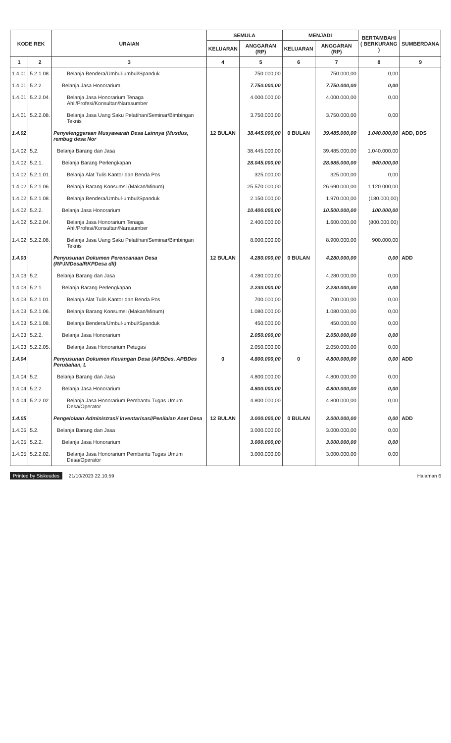| KODE REK | | URAIAN | SEMULA | | MENJADI | | BERTAMBAH/ ( BERKURANG ) | SUMBERDANA |
| --- | --- | --- | --- | --- | --- | --- | --- | --- |
| | | | KELUARAN | ANGGARAN (RP) | KELUARAN | ANGGARAN (RP) | | |
| 1 | 2 | 3 | 4 | 5 | 6 | 7 | 8 | 9 |
| 1.4.01 | 5.2.1.08. | Belanja Bendera/Umbul-umbul/Spanduk | | 750.000,00 | | 750.000,00 | 0,00 | |
| 1.4.01 | 5.2.2. | Belanja Jasa Honorarium | | 7.750.000,00 | | 7.750.000,00 | 0,00 | |
| 1.4.01 | 5.2.2.04. | Belanja Jasa Honorarium Tenaga Ahli/Profesi/Konsultan/Narasumber | | 4.000.000,00 | | 4.000.000,00 | 0,00 | |
| 1.4.01 | 5.2.2.08. | Belanja Jasa Uang Saku Pelatihan/Seminar/Bimbingan Teknis | | 3.750.000,00 | | 3.750.000,00 | 0,00 | |
| 1.4.02 | | Penyelenggaraan Musyawarah Desa Lainnya (Musdus, rembug desa Nor | 12 BULAN | 38.445.000,00 | 0 BULAN | 39.485.000,00 | 1.040.000,00 | ADD, DDS |
| 1.4.02 | 5.2. | Belanja Barang dan Jasa | | 38.445.000,00 | | 39.485.000,00 | 1.040.000,00 | |
| 1.4.02 | 5.2.1. | Belanja Barang Perlengkapan | | 28.045.000,00 | | 28.985.000,00 | 940.000,00 | |
| 1.4.02 | 5.2.1.01. | Belanja Alat Tulis Kantor dan Benda Pos | | 325.000,00 | | 325.000,00 | 0,00 | |
| 1.4.02 | 5.2.1.06. | Belanja Barang Konsumsi (Makan/Minum) | | 25.570.000,00 | | 26.690.000,00 | 1.120.000,00 | |
| 1.4.02 | 5.2.1.08. | Belanja Bendera/Umbul-umbul/Spanduk | | 2.150.000,00 | | 1.970.000,00 | (180.000,00) | |
| 1.4.02 | 5.2.2. | Belanja Jasa Honorarium | | 10.400.000,00 | | 10.500.000,00 | 100.000,00 | |
| 1.4.02 | 5.2.2.04. | Belanja Jasa Honorarium Tenaga Ahli/Profesi/Konsultan/Narasumber | | 2.400.000,00 | | 1.600.000,00 | (800.000,00) | |
| 1.4.02 | 5.2.2.08. | Belanja Jasa Uang Saku Pelatihan/Seminar/Bimbingan Teknis | | 8.000.000,00 | | 8.900.000,00 | 900.000,00 | |
| 1.4.03 | | Penyusunan Dokumen Perencanaan Desa (RPJMDesa/RKPDesa dll) | 12 BULAN | 4.280.000,00 | 0 BULAN | 4.280.000,00 | 0,00 | ADD |
| 1.4.03 | 5.2. | Belanja Barang dan Jasa | | 4.280.000,00 | | 4.280.000,00 | 0,00 | |
| 1.4.03 | 5.2.1. | Belanja Barang Perlengkapan | | 2.230.000,00 | | 2.230.000,00 | 0,00 | |
| 1.4.03 | 5.2.1.01. | Belanja Alat Tulis Kantor dan Benda Pos | | 700.000,00 | | 700.000,00 | 0,00 | |
| 1.4.03 | 5.2.1.06. | Belanja Barang Konsumsi (Makan/Minum) | | 1.080.000,00 | | 1.080.000,00 | 0,00 | |
| 1.4.03 | 5.2.1.08. | Belanja Bendera/Umbul-umbul/Spanduk | | 450.000,00 | | 450.000,00 | 0,00 | |
| 1.4.03 | 5.2.2. | Belanja Jasa Honorarium | | 2.050.000,00 | | 2.050.000,00 | 0,00 | |
| 1.4.03 | 5.2.2.05. | Belanja Jasa Honorarium Petugas | | 2.050.000,00 | | 2.050.000,00 | 0,00 | |
| 1.4.04 | | Penyusunan Dokumen Keuangan Desa (APBDes, APBDes Perubahan, L | 0 | 4.800.000,00 | 0 | 4.800.000,00 | 0,00 | ADD |
| 1.4.04 | 5.2. | Belanja Barang dan Jasa | | 4.800.000,00 | | 4.800.000,00 | 0,00 | |
| 1.4.04 | 5.2.2. | Belanja Jasa Honorarium | | 4.800.000,00 | | 4.800.000,00 | 0,00 | |
| 1.4.04 | 5.2.2.02. | Belanja Jasa Honorarium Pembantu Tugas Umum Desa/Operator | | 4.800.000,00 | | 4.800.000,00 | 0,00 | |
| 1.4.05 | | Pengelolaan Administrasi/ Inventarisasi/Penilaian Aset Desa | 12 BULAN | 3.000.000,00 | 0 BULAN | 3.000.000,00 | 0,00 | ADD |
| 1.4.05 | 5.2. | Belanja Barang dan Jasa | | 3.000.000,00 | | 3.000.000,00 | 0,00 | |
| 1.4.05 | 5.2.2. | Belanja Jasa Honorarium | | 3.000.000,00 | | 3.000.000,00 | 0,00 | |
| 1.4.05 | 5.2.2.02. | Belanja Jasa Honorarium Pembantu Tugas Umum Desa/Operator | | 3.000.000,00 | | 3.000.000,00 | 0,00 | |
Printed by Siskeudes 21/10/2023 22.10.59
Halaman 6